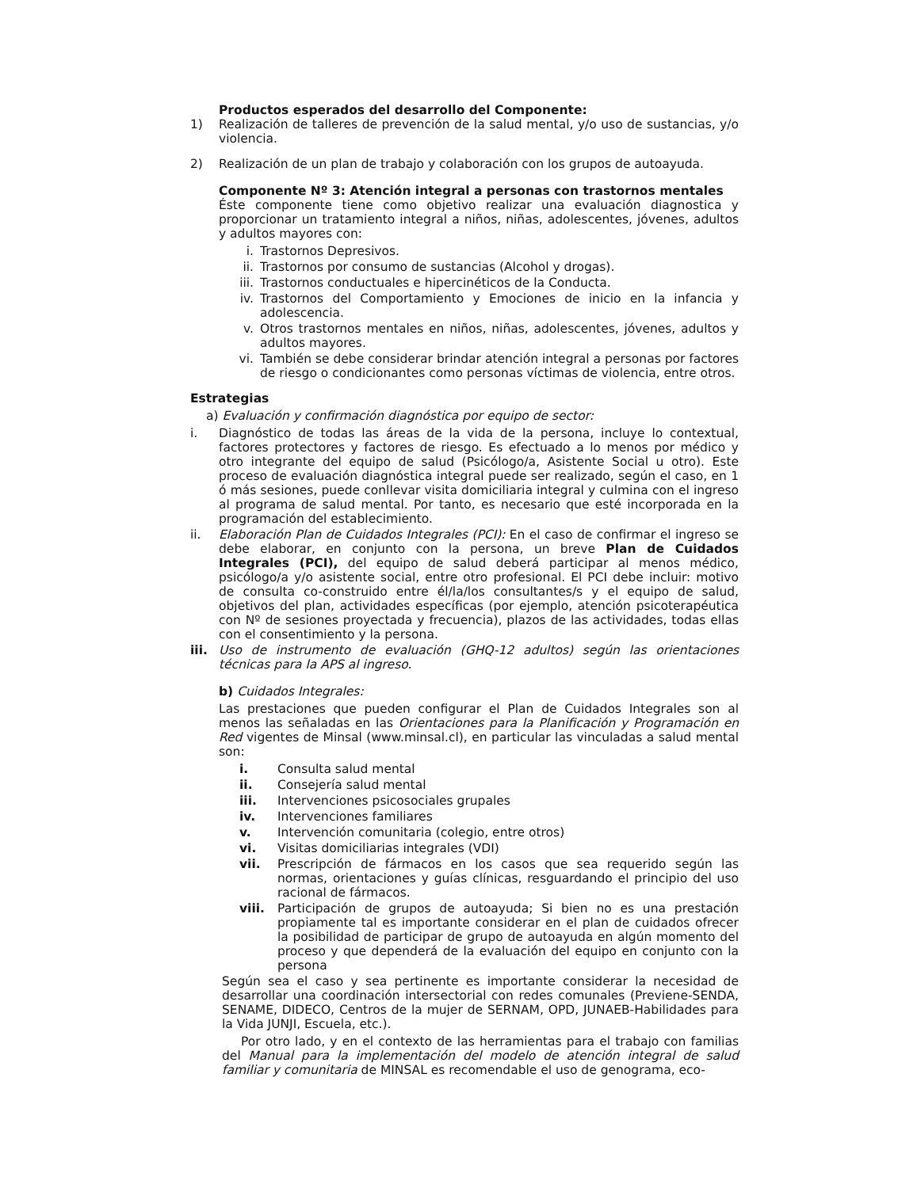Productos esperados del desarrollo del Componente:
1) Realización de talleres de prevención de la salud mental, y/o uso de sustancias, y/o violencia.
2) Realización de un plan de trabajo y colaboración con los grupos de autoayuda.
Componente Nº 3: Atención integral a personas con trastornos mentales
Éste componente tiene como objetivo realizar una evaluación diagnostica y proporcionar un tratamiento integral a niños, niñas, adolescentes, jóvenes, adultos y adultos mayores con:
i. Trastornos Depresivos.
ii. Trastornos por consumo de sustancias (Alcohol y drogas).
iii. Trastornos conductuales e hipercinéticos de la Conducta.
iv. Trastornos del Comportamiento y Emociones de inicio en la infancia y adolescencia.
v. Otros trastornos mentales en niños, niñas, adolescentes, jóvenes, adultos y adultos mayores.
vi. También se debe considerar brindar atención integral a personas por factores de riesgo o condicionantes como personas víctimas de violencia, entre otros.
Estrategias
a) Evaluación y confirmación diagnóstica por equipo de sector:
i. Diagnóstico de todas las áreas de la vida de la persona, incluye lo contextual, factores protectores y factores de riesgo. Es efectuado a lo menos por médico y otro integrante del equipo de salud (Psicólogo/a, Asistente Social u otro). Este proceso de evaluación diagnóstica integral puede ser realizado, según el caso, en 1 ó más sesiones, puede conllevar visita domiciliaria integral y culmina con el ingreso al programa de salud mental. Por tanto, es necesario que esté incorporada en la programación del establecimiento.
ii. Elaboración Plan de Cuidados Integrales (PCI): En el caso de confirmar el ingreso se debe elaborar, en conjunto con la persona, un breve Plan de Cuidados Integrales (PCI), del equipo de salud deberá participar al menos médico, psicólogo/a y/o asistente social, entre otro profesional. El PCI debe incluir: motivo de consulta co-construido entre él/la/los consultantes/s y el equipo de salud, objetivos del plan, actividades específicas (por ejemplo, atención psicoterapéutica con Nº de sesiones proyectada y frecuencia), plazos de las actividades, todas ellas con el consentimiento y la persona.
iii. Uso de instrumento de evaluación (GHQ-12 adultos) según las orientaciones técnicas para la APS al ingreso.
b) Cuidados Integrales:
Las prestaciones que pueden configurar el Plan de Cuidados Integrales son al menos las señaladas en las Orientaciones para la Planificación y Programación en Red vigentes de Minsal (www.minsal.cl), en particular las vinculadas a salud mental son:
i. Consulta salud mental
ii. Consejería salud mental
iii. Intervenciones psicosociales grupales
iv. Intervenciones familiares
v. Intervención comunitaria (colegio, entre otros)
vi. Visitas domiciliarias integrales (VDI)
vii. Prescripción de fármacos en los casos que sea requerido según las normas, orientaciones y guías clínicas, resguardando el principio del uso racional de fármacos.
viii. Participación de grupos de autoayuda; Si bien no es una prestación propiamente tal es importante considerar en el plan de cuidados ofrecer la posibilidad de participar de grupo de autoayuda en algún momento del proceso y que dependerá de la evaluación del equipo en conjunto con la persona
Según sea el caso y sea pertinente es importante considerar la necesidad de desarrollar una coordinación intersectorial con redes comunales (Previene-SENDA, SENAME, DIDECO, Centros de la mujer de SERNAM, OPD, JUNAEB-Habilidades para la Vida JUNJI, Escuela, etc.).
Por otro lado, y en el contexto de las herramientas para el trabajo con familias del Manual para la implementación del modelo de atención integral de salud familiar y comunitaria de MINSAL es recomendable el uso de genograma, eco-